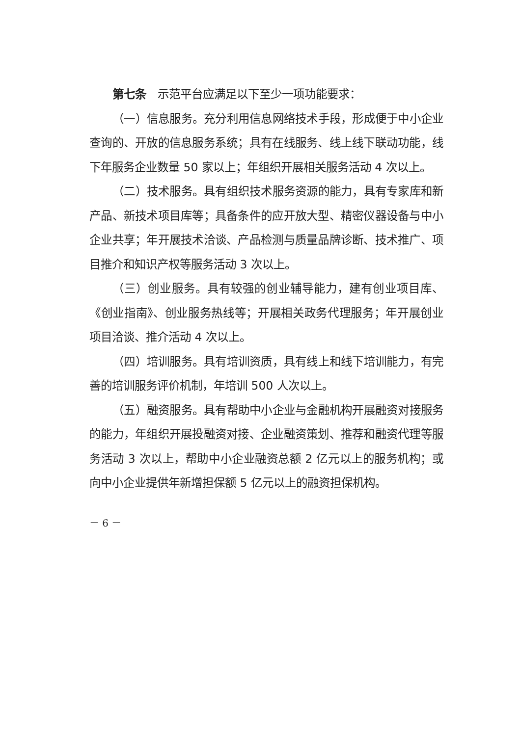第七条　示范平台应满足以下至少一项功能要求：
（一）信息服务。充分利用信息网络技术手段，形成便于中小企业查询的、开放的信息服务系统；具有在线服务、线上线下联动功能，线下年服务企业数量 50 家以上；年组织开展相关服务活动 4 次以上。
（二）技术服务。具有组织技术服务资源的能力，具有专家库和新产品、新技术项目库等；具备条件的应开放大型、精密仪器设备与中小企业共享；年开展技术洽谈、产品检测与质量品牌诊断、技术推广、项目推介和知识产权等服务活动 3 次以上。
（三）创业服务。具有较强的创业辅导能力，建有创业项目库、《创业指南》、创业服务热线等；开展相关政务代理服务；年开展创业项目洽谈、推介活动 4 次以上。
（四）培训服务。具有培训资质，具有线上和线下培训能力，有完善的培训服务评价机制，年培训 500 人次以上。
（五）融资服务。具有帮助中小企业与金融机构开展融资对接服务的能力，年组织开展投融资对接、企业融资策划、推荐和融资代理等服务活动 3 次以上，帮助中小企业融资总额 2 亿元以上的服务机构；或向中小企业提供年新增担保额 5 亿元以上的融资担保机构。
－ 6 －